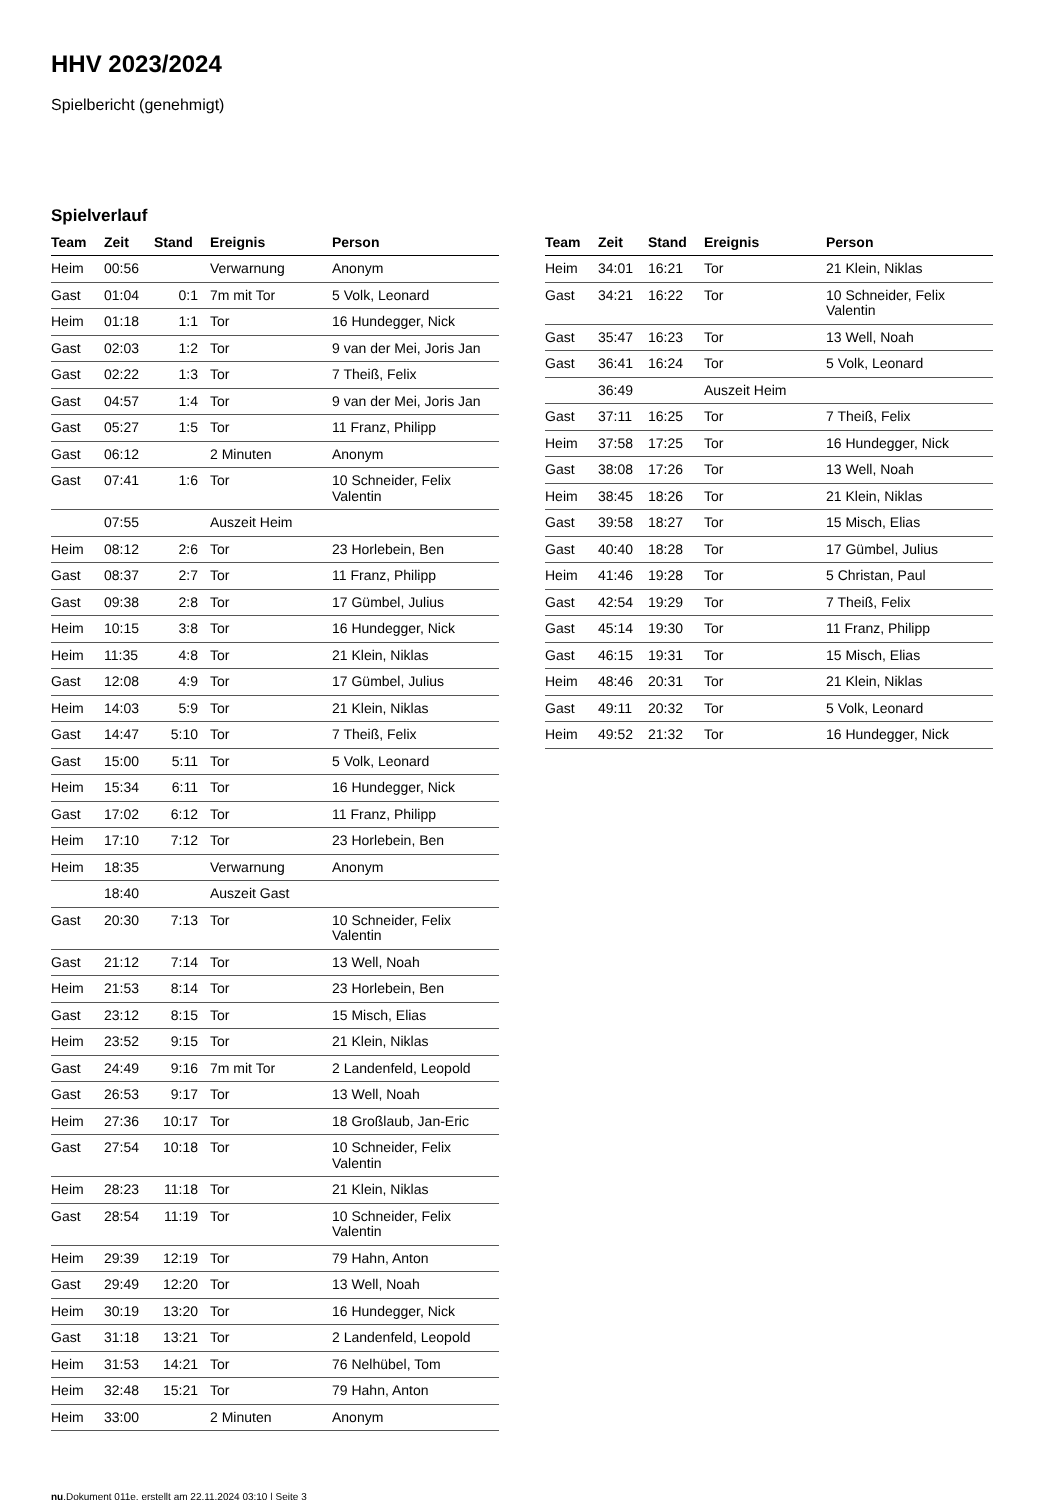HHV 2023/2024
Spielbericht (genehmigt)
Spielverlauf
| Team | Zeit | Stand | Ereignis | Person |
| --- | --- | --- | --- | --- |
| Heim | 00:56 | | Verwarnung | Anonym |
| Gast | 01:04 | 0:1 | 7m mit Tor | 5 Volk, Leonard |
| Heim | 01:18 | 1:1 | Tor | 16 Hundegger, Nick |
| Gast | 02:03 | 1:2 | Tor | 9 van der Mei, Joris Jan |
| Gast | 02:22 | 1:3 | Tor | 7 Theiß, Felix |
| Gast | 04:57 | 1:4 | Tor | 9 van der Mei, Joris Jan |
| Gast | 05:27 | 1:5 | Tor | 11 Franz, Philipp |
| Gast | 06:12 | | 2 Minuten | Anonym |
| Gast | 07:41 | 1:6 | Tor | 10 Schneider, Felix Valentin |
| | 07:55 | | Auszeit Heim | |
| Heim | 08:12 | 2:6 | Tor | 23 Horlebein, Ben |
| Gast | 08:37 | 2:7 | Tor | 11 Franz, Philipp |
| Gast | 09:38 | 2:8 | Tor | 17 Gümbel, Julius |
| Heim | 10:15 | 3:8 | Tor | 16 Hundegger, Nick |
| Heim | 11:35 | 4:8 | Tor | 21 Klein, Niklas |
| Gast | 12:08 | 4:9 | Tor | 17 Gümbel, Julius |
| Heim | 14:03 | 5:9 | Tor | 21 Klein, Niklas |
| Gast | 14:47 | 5:10 | Tor | 7 Theiß, Felix |
| Gast | 15:00 | 5:11 | Tor | 5 Volk, Leonard |
| Heim | 15:34 | 6:11 | Tor | 16 Hundegger, Nick |
| Gast | 17:02 | 6:12 | Tor | 11 Franz, Philipp |
| Heim | 17:10 | 7:12 | Tor | 23 Horlebein, Ben |
| Heim | 18:35 | | Verwarnung | Anonym |
| | 18:40 | | Auszeit Gast | |
| Gast | 20:30 | 7:13 | Tor | 10 Schneider, Felix Valentin |
| Gast | 21:12 | 7:14 | Tor | 13 Well, Noah |
| Heim | 21:53 | 8:14 | Tor | 23 Horlebein, Ben |
| Gast | 23:12 | 8:15 | Tor | 15 Misch, Elias |
| Heim | 23:52 | 9:15 | Tor | 21 Klein, Niklas |
| Gast | 24:49 | 9:16 | 7m mit Tor | 2 Landenfeld, Leopold |
| Gast | 26:53 | 9:17 | Tor | 13 Well, Noah |
| Heim | 27:36 | 10:17 | Tor | 18 Großlaub, Jan-Eric |
| Gast | 27:54 | 10:18 | Tor | 10 Schneider, Felix Valentin |
| Heim | 28:23 | 11:18 | Tor | 21 Klein, Niklas |
| Gast | 28:54 | 11:19 | Tor | 10 Schneider, Felix Valentin |
| Heim | 29:39 | 12:19 | Tor | 79 Hahn, Anton |
| Gast | 29:49 | 12:20 | Tor | 13 Well, Noah |
| Heim | 30:19 | 13:20 | Tor | 16 Hundegger, Nick |
| Gast | 31:18 | 13:21 | Tor | 2 Landenfeld, Leopold |
| Heim | 31:53 | 14:21 | Tor | 76 Nelhübel, Tom |
| Heim | 32:48 | 15:21 | Tor | 79 Hahn, Anton |
| Heim | 33:00 | | 2 Minuten | Anonym |
| Team | Zeit | Stand | Ereignis | Person |
| --- | --- | --- | --- | --- |
| Heim | 34:01 | 16:21 | Tor | 21 Klein, Niklas |
| Gast | 34:21 | 16:22 | Tor | 10 Schneider, Felix Valentin |
| Gast | 35:47 | 16:23 | Tor | 13 Well, Noah |
| Gast | 36:41 | 16:24 | Tor | 5 Volk, Leonard |
| | 36:49 | | Auszeit Heim | |
| Gast | 37:11 | 16:25 | Tor | 7 Theiß, Felix |
| Heim | 37:58 | 17:25 | Tor | 16 Hundegger, Nick |
| Gast | 38:08 | 17:26 | Tor | 13 Well, Noah |
| Heim | 38:45 | 18:26 | Tor | 21 Klein, Niklas |
| Gast | 39:58 | 18:27 | Tor | 15 Misch, Elias |
| Gast | 40:40 | 18:28 | Tor | 17 Gümbel, Julius |
| Heim | 41:46 | 19:28 | Tor | 5 Christan, Paul |
| Gast | 42:54 | 19:29 | Tor | 7 Theiß, Felix |
| Gast | 45:14 | 19:30 | Tor | 11 Franz, Philipp |
| Gast | 46:15 | 19:31 | Tor | 15 Misch, Elias |
| Heim | 48:46 | 20:31 | Tor | 21 Klein, Niklas |
| Gast | 49:11 | 20:32 | Tor | 5 Volk, Leonard |
| Heim | 49:52 | 21:32 | Tor | 16 Hundegger, Nick |
nu.Dokument 011e, erstellt am 22.11.2024 03:10 | Seite 3